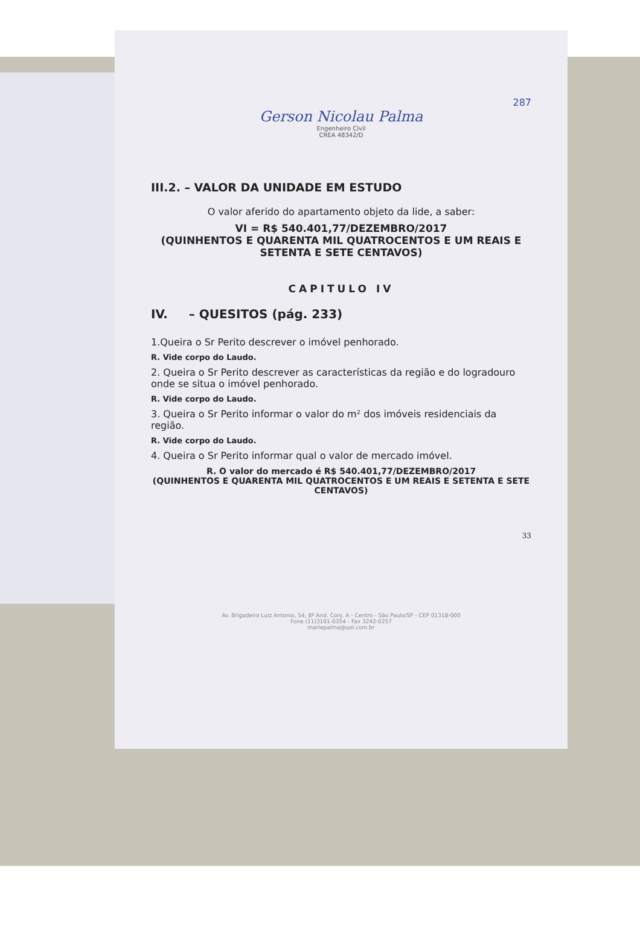287
Gerson Nicolau Palma
Engenheiro Civil
CREA 48342/D
III.2. – VALOR DA UNIDADE EM ESTUDO
O valor aferido do apartamento objeto da lide, a saber:
VI = R$ 540.401,77/DEZEMBRO/2017
(QUINHENTOS E QUARENTA MIL QUATROCENTOS E UM REAIS E SETENTA E SETE CENTAVOS)
CAPITULO IV
IV. – QUESITOS (pág. 233)
1.Queira o Sr Perito descrever o imóvel penhorado.
R. Vide corpo do Laudo.
2. Queira o Sr Perito descrever as características da região e do logradouro onde se situa o imóvel penhorado.
R. Vide corpo do Laudo.
3. Queira o Sr Perito informar o valor do m² dos imóveis residenciais da região.
R. Vide corpo do Laudo.
4. Queira o Sr Perito informar qual o valor de mercado imóvel.
R. O valor do mercado é R$ 540.401,77/DEZEMBRO/2017
(QUINHENTOS E QUARENTA MIL QUATROCENTOS E UM REAIS E SETENTA E SETE CENTAVOS)
33
Av. Brigadeiro Luiz Antonio, 54, 8º And. Conj. A - Centro - São Paulo/SP - CEP 01318-000
Fone (11)3101-0354 - Fax 3242-0257
mariepalma@uol.com.br